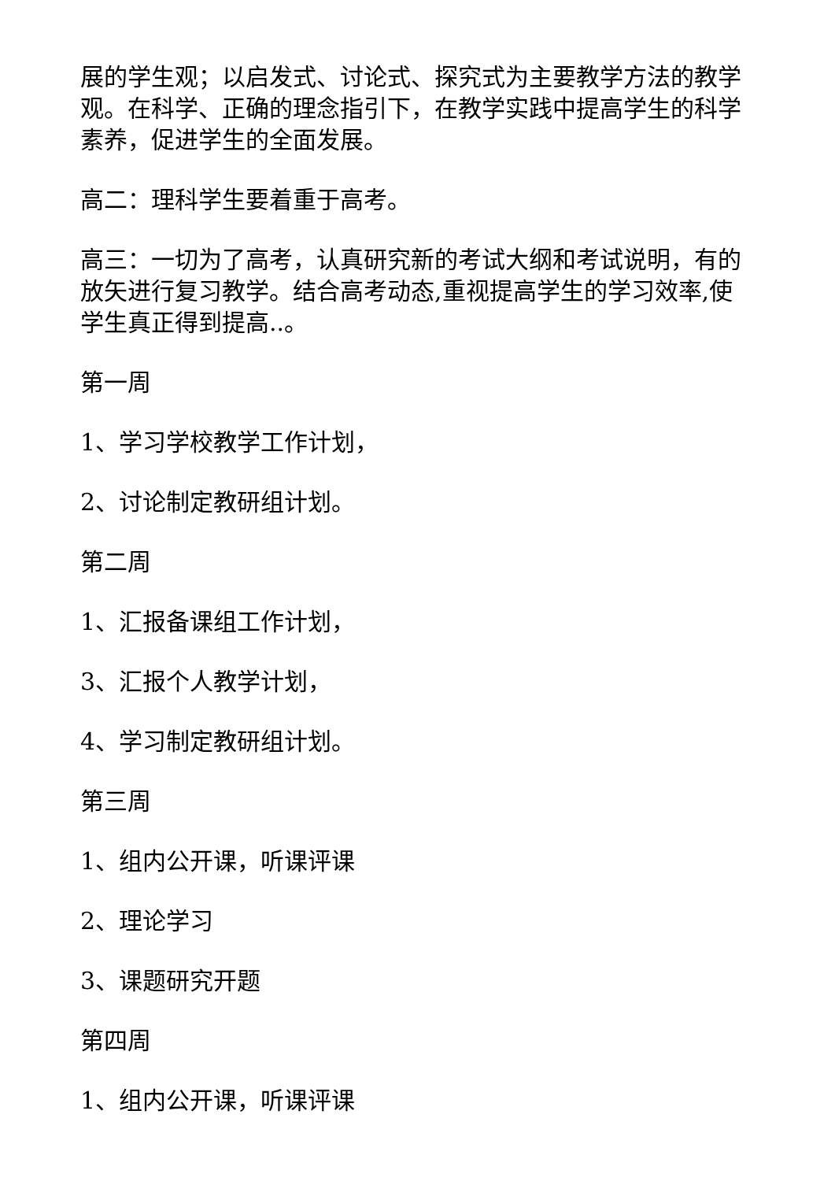展的学生观；以启发式、讨论式、探究式为主要教学方法的教学观。在科学、正确的理念指引下，在教学实践中提高学生的科学素养，促进学生的全面发展。
高二：理科学生要着重于高考。
高三：一切为了高考，认真研究新的考试大纲和考试说明，有的放矢进行复习教学。结合高考动态,重视提高学生的学习效率,使学生真正得到提高..。
第一周
1、学习学校教学工作计划，
2、讨论制定教研组计划。
第二周
1、汇报备课组工作计划，
3、汇报个人教学计划，
4、学习制定教研组计划。
第三周
1、组内公开课，听课评课
2、理论学习
3、课题研究开题
第四周
1、组内公开课，听课评课